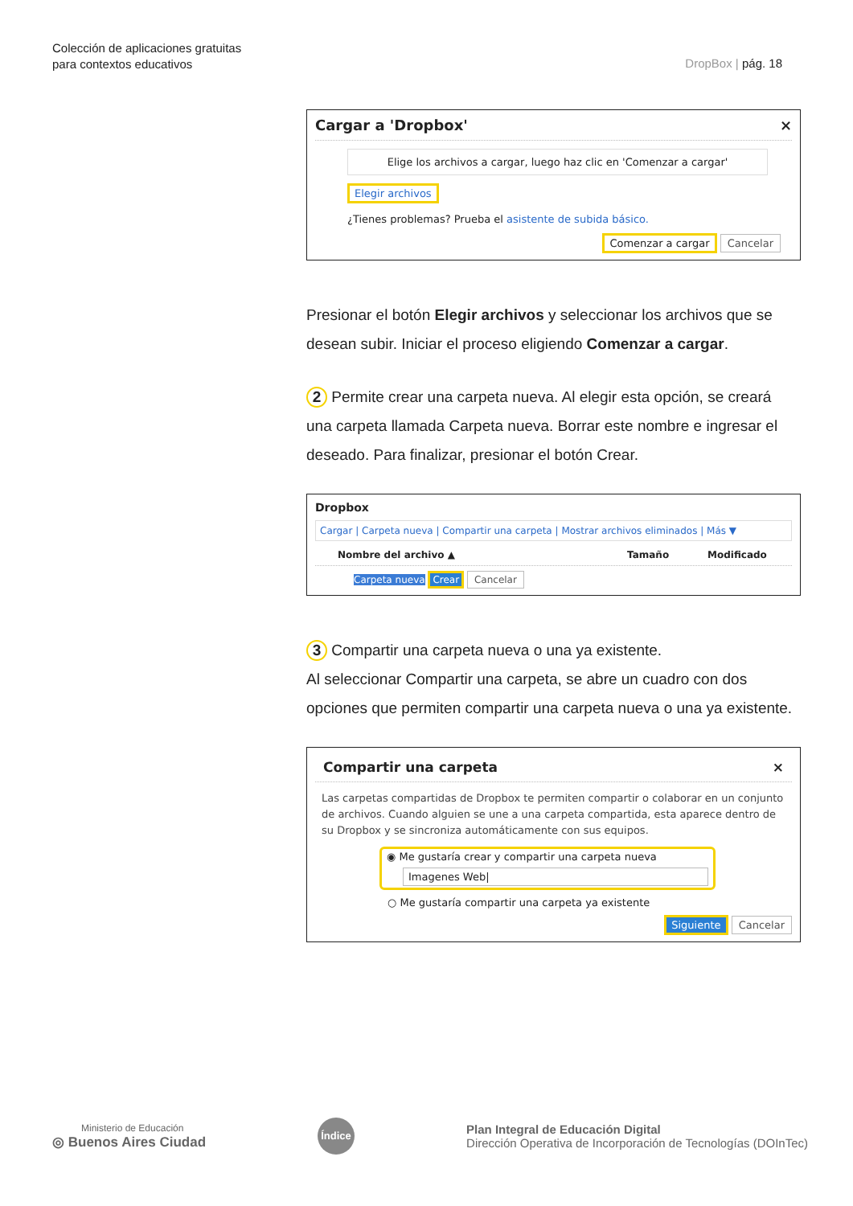Colección de aplicaciones gratuitas
para contextos educativos
DropBox | pág. 18
Cargar a 'Dropbox' ×
Elige los archivos a cargar, luego haz clic en 'Comenzar a cargar'
Elegir archivos
¿Tienes problemas? Prueba el asistente de subida básico.
Comenzar a cargar Cancelar
Presionar el botón Elegir archivos y seleccionar los archivos que se desean subir. Iniciar el proceso eligiendo Comenzar a cargar.
2 Permite crear una carpeta nueva. Al elegir esta opción, se creará una carpeta llamada Carpeta nueva. Borrar este nombre e ingresar el deseado. Para finalizar, presionar el botón Crear.
Dropbox
Cargar | Carpeta nueva | Compartir una carpeta | Mostrar archivos eliminados | Más ▼
Nombre del archivo ▲ Tamaño Modificado
Carpeta nueva Crear Cancelar
3 Compartir una carpeta nueva o una ya existente.
Al seleccionar Compartir una carpeta, se abre un cuadro con dos opciones que permiten compartir una carpeta nueva o una ya existente.
Compartir una carpeta ×
Las carpetas compartidas de Dropbox te permiten compartir o colaborar en un conjunto de archivos. Cuando alguien se une a una carpeta compartida, esta aparece dentro de su Dropbox y se sincroniza automáticamente con sus equipos.
◉ Me gustaría crear y compartir una carpeta nueva
Imagenes Web|
○ Me gustaría compartir una carpeta ya existente
Siguiente Cancelar
Ministerio de Educación
◎ Buenos Aires Ciudad
Índice
Plan Integral de Educación Digital
Dirección Operativa de Incorporación de Tecnologías (DOInTec)